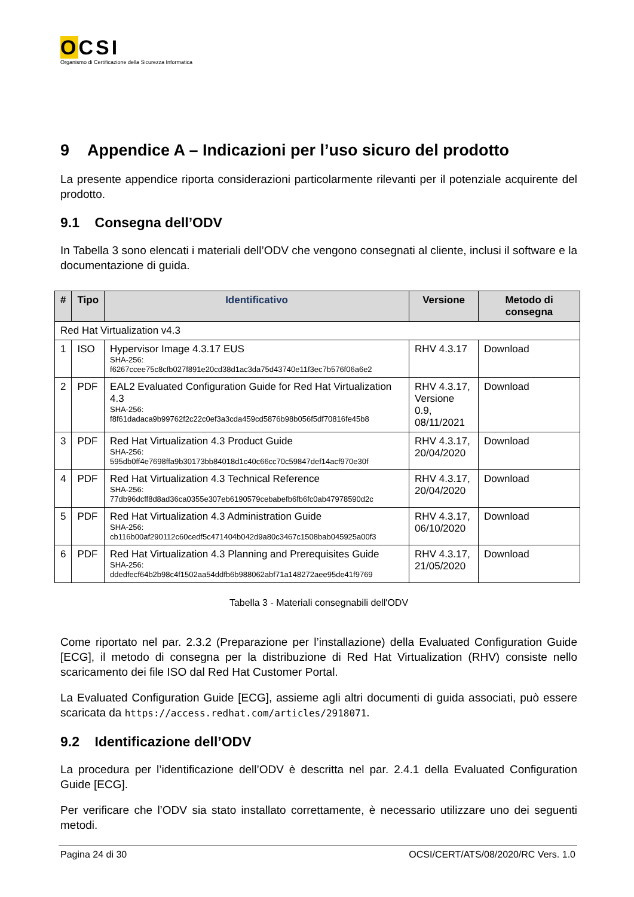OCSI
Organismo di Certificazione della Sicurezza Informatica
9 Appendice A – Indicazioni per l’uso sicuro del prodotto
La presente appendice riporta considerazioni particolarmente rilevanti per il potenziale acquirente del prodotto.
9.1 Consegna dell’ODV
In Tabella 3 sono elencati i materiali dell’ODV che vengono consegnati al cliente, inclusi il software e la documentazione di guida.
| # | Tipo | Identificativo | Versione | Metodo di consegna |
| --- | --- | --- | --- | --- |
| Red Hat Virtualization v4.3 | | | | |
| 1 | ISO | Hypervisor Image 4.3.17 EUS SHA-256: f6267ccee75c8cfb027f891e20cd38d1ac3da75d43740e11f3ec7b576f06a6e2 | RHV 4.3.17 | Download |
| 2 | PDF | EAL2 Evaluated Configuration Guide for Red Hat Virtualization 4.3 SHA-256: f8f61dadaca9b99762f2c22c0ef3a3cda459cd5876b98b056f5df70816fe45b8 | RHV 4.3.17, Versione 0.9, 08/11/2021 | Download |
| 3 | PDF | Red Hat Virtualization 4.3 Product Guide SHA-256: 595db0ff4e7698ffa9b30173bb84018d1c40c66cc70c59847def14acf970e30f | RHV 4.3.17, 20/04/2020 | Download |
| 4 | PDF | Red Hat Virtualization 4.3 Technical Reference SHA-256: 77db96dcff8d8ad36ca0355e307eb6190579cebabefb6fb6fc0ab47978590d2c | RHV 4.3.17, 20/04/2020 | Download |
| 5 | PDF | Red Hat Virtualization 4.3 Administration Guide SHA-256: cb116b00af290112c60cedf5c471404b042d9a80c3467c1508bab045925a00f3 | RHV 4.3.17, 06/10/2020 | Download |
| 6 | PDF | Red Hat Virtualization 4.3 Planning and Prerequisites Guide SHA-256: ddedfecf64b2b98c4f1502aa54ddfb6b988062abf71a148272aee95de41f9769 | RHV 4.3.17, 21/05/2020 | Download |
Tabella 3 - Materiali consegnabili dell'ODV
Come riportato nel par. 2.3.2 (Preparazione per l’installazione) della Evaluated Configuration Guide [ECG], il metodo di consegna per la distribuzione di Red Hat Virtualization (RHV) consiste nello scaricamento dei file ISO dal Red Hat Customer Portal.
La Evaluated Configuration Guide [ECG], assieme agli altri documenti di guida associati, può essere scaricata da https://access.redhat.com/articles/2918071.
9.2 Identificazione dell’ODV
La procedura per l’identificazione dell’ODV è descritta nel par. 2.4.1 della Evaluated Configuration Guide [ECG].
Per verificare che l’ODV sia stato installato correttamente, è necessario utilizzare uno dei seguenti metodi.
Pagina 24 di 30 OCSI/CERT/ATS/08/2020/RC Vers. 1.0